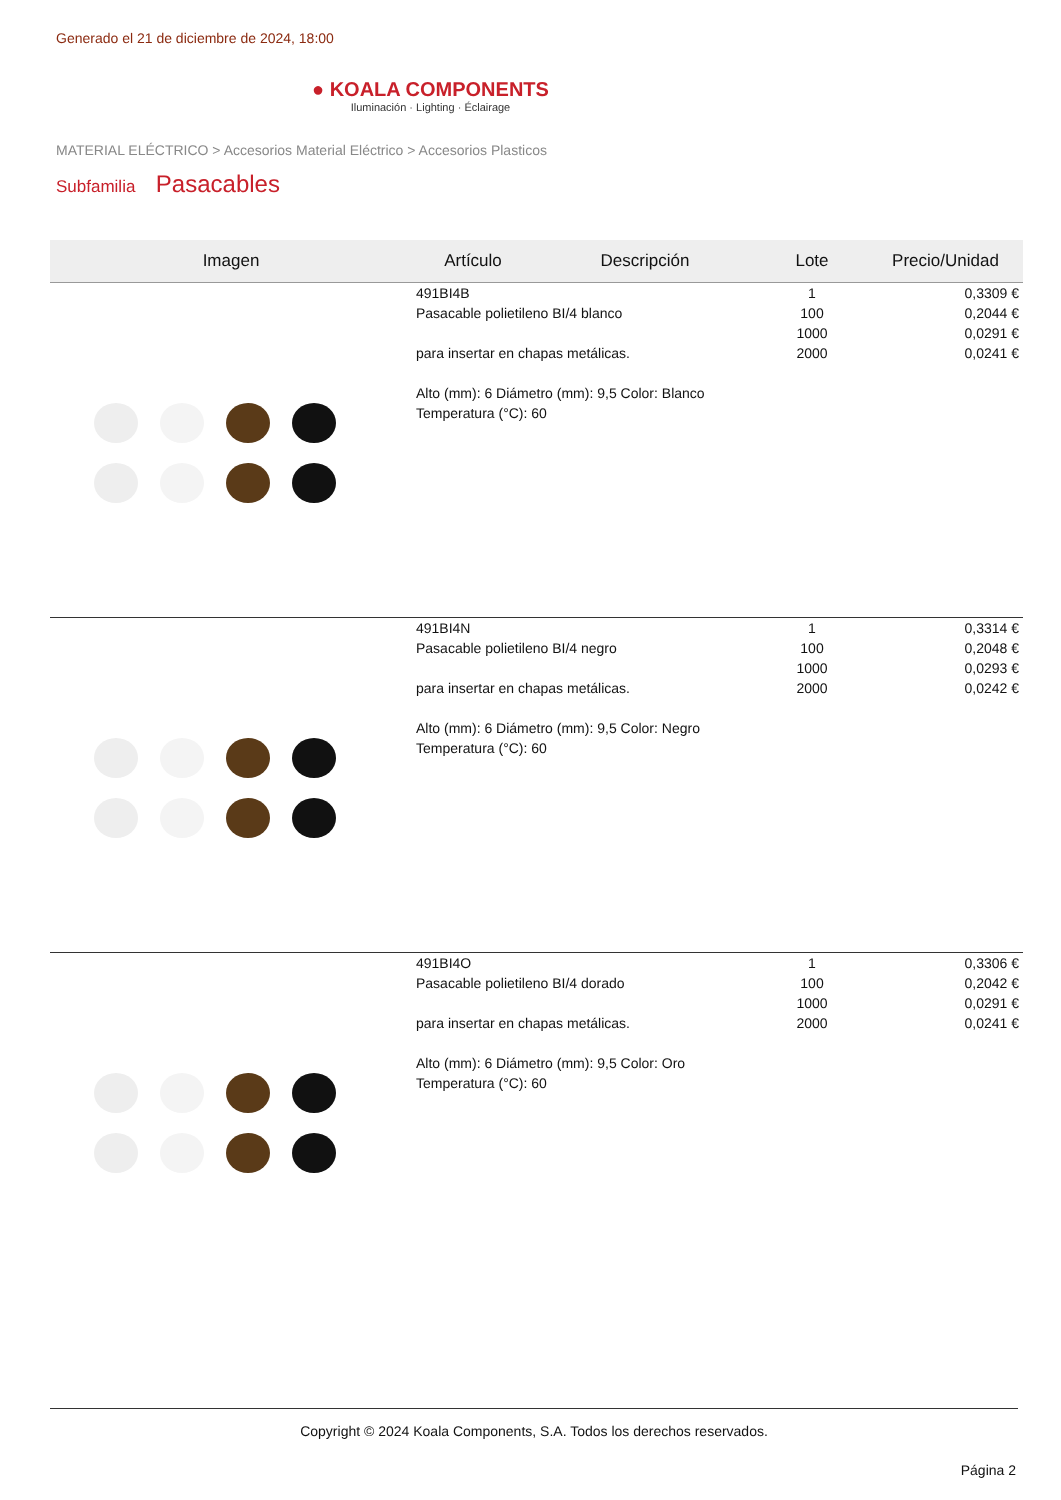Generado el 21 de diciembre de 2024, 18:00
● KOALA COMPONENTS
Iluminación · Lighting · Éclairage
MATERIAL ELÉCTRICO > Accesorios Material Eléctrico > Accesorios Plasticos
Subfamilia Pasacables
| Imagen | Artículo | Descripción | Lote | Precio/Unidad |
| --- | --- | --- | --- | --- |
| | 491BI4B Pasacable polietileno BI/4 blanco para insertar en chapas metálicas. Alto (mm): 6 Diámetro (mm): 9,5 Color: Blanco Temperatura (°C): 60 | | 1 100 1000 2000 | 0,3309 € 0,2044 € 0,0291 € 0,0241 € |
| | 491BI4N Pasacable polietileno BI/4 negro para insertar en chapas metálicas. Alto (mm): 6 Diámetro (mm): 9,5 Color: Negro Temperatura (°C): 60 | | 1 100 1000 2000 | 0,3314 € 0,2048 € 0,0293 € 0,0242 € |
| | 491BI4O Pasacable polietileno BI/4 dorado para insertar en chapas metálicas. Alto (mm): 6 Diámetro (mm): 9,5 Color: Oro Temperatura (°C): 60 | | 1 100 1000 2000 | 0,3306 € 0,2042 € 0,0291 € 0,0241 € |
Copyright © 2024 Koala Components, S.A. Todos los derechos reservados.
Página 2